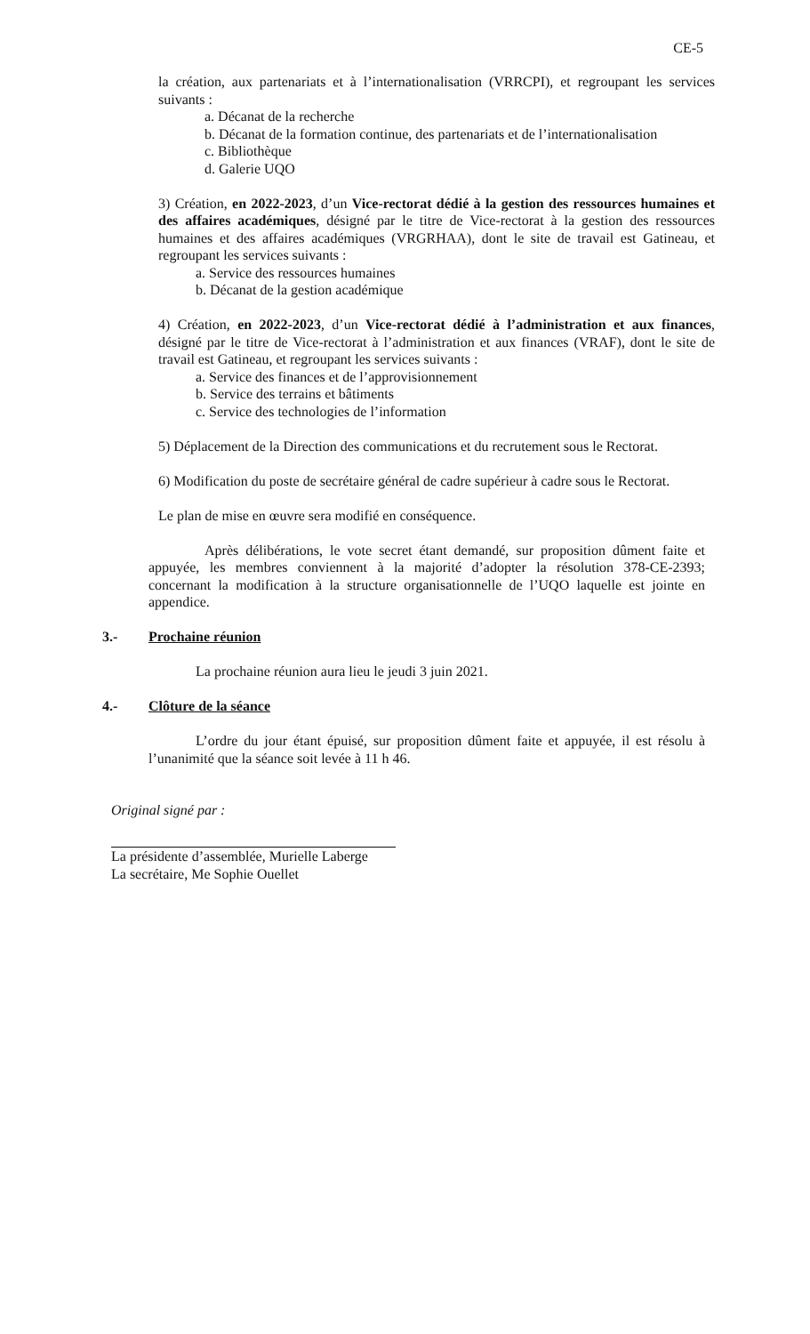CE-5
la création, aux partenariats et à l’internationalisation (VRRCPI), et regroupant les services suivants :
a. Décanat de la recherche
b. Décanat de la formation continue, des partenariats et de l’internationalisation
c. Bibliothèque
d. Galerie UQO
3) Création, en 2022-2023, d’un Vice-rectorat dédié à la gestion des ressources humaines et des affaires académiques, désigné par le titre de Vice-rectorat à la gestion des ressources humaines et des affaires académiques (VRGRHAA), dont le site de travail est Gatineau, et regroupant les services suivants :
a. Service des ressources humaines
b. Décanat de la gestion académique
4) Création, en 2022-2023, d’un Vice-rectorat dédié à l’administration et aux finances, désigné par le titre de Vice-rectorat à l’administration et aux finances (VRAF), dont le site de travail est Gatineau, et regroupant les services suivants :
a. Service des finances et de l’approvisionnement
b. Service des terrains et bâtiments
c. Service des technologies de l’information
5) Déplacement de la Direction des communications et du recrutement sous le Rectorat.
6) Modification du poste de secrétaire général de cadre supérieur à cadre sous le Rectorat.
Le plan de mise en œuvre sera modifié en conséquence.
Après délibérations, le vote secret étant demandé, sur proposition dûment faite et appuyée, les membres conviennent à la majorité d’adopter la résolution 378-CE-2393; concernant la modification à la structure organisationnelle de l’UQO laquelle est jointe en appendice.
3.- Prochaine réunion
La prochaine réunion aura lieu le jeudi 3 juin 2021.
4.- Clôture de la séance
L’ordre du jour étant épuisé, sur proposition dûment faite et appuyée, il est résolu à l’unanimité que la séance soit levée à 11 h 46.
Original signé par :
La présidente d’assemblée, Murielle Laberge
La secrétaire, Me Sophie Ouellet